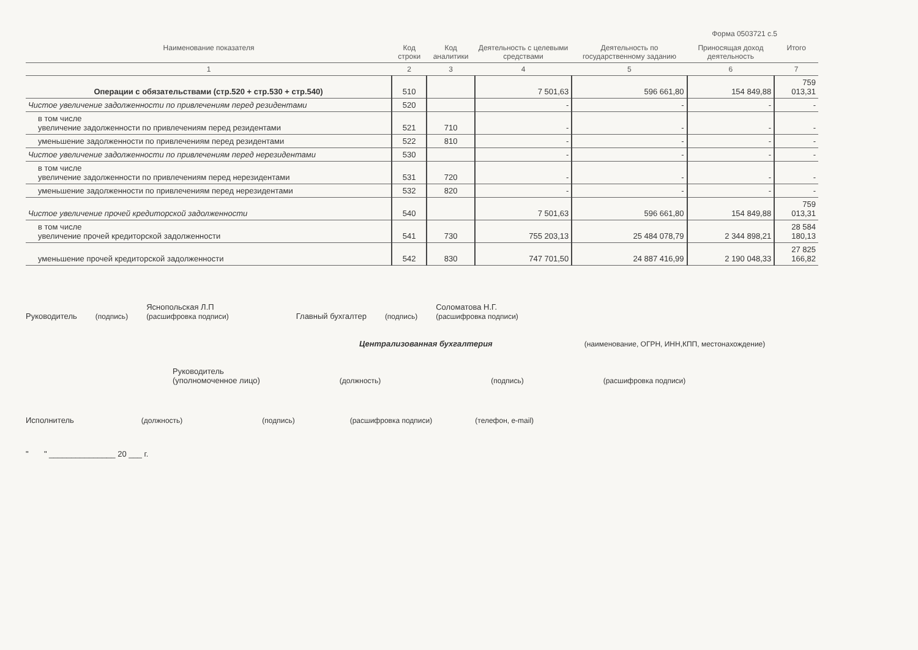Форма 0503721 с.5
| Наименование показателя | Код строки | Код аналитики | Деятельность с целевыми средствами | Деятельность по государственному заданию | Приносящая доход деятельность | Итого |
| --- | --- | --- | --- | --- | --- | --- |
| 1 | 2 | 3 | 4 | 5 | 6 | 7 |
| Операции с обязательствами (стр.520 + стр.530 + стр.540) | 510 | | 7 501,63 | 596 661,80 | 154 849,88 | 759 013,31 |
| Чистое увеличение задолженности по привлечениям перед резидентами | 520 | | - | - | - | - |
| в том числе увеличение задолженности по привлечениям перед резидентами | 521 | 710 | - | - | - | - |
| уменьшение задолженности по привлечениям перед резидентами | 522 | 810 | - | - | - | - |
| Чистое увеличение задолженности по привлечениям перед нерезидентами | 530 | | - | - | - | - |
| в том числе увеличение задолженности по привлечениям перед нерезидентами | 531 | 720 | - | - | - | - |
| уменьшение задолженности по привлечениям перед нерезидентами | 532 | 820 | - | - | - | - |
| Чистое увеличение прочей кредиторской задолженности | 540 | | 7 501,63 | 596 661,80 | 154 849,88 | 759 013,31 |
| в том числе увеличение прочей кредиторской задолженности | 541 | 730 | 755 203,13 | 25 484 078,79 | 2 344 898,21 | 28 584 180,13 |
| уменьшение прочей кредиторской задолженности | 542 | 830 | 747 701,50 | 24 887 416,99 | 2 190 048,33 | 27 825 166,82 |
Руководитель (подпись) Яснопольская Л.П
(расшифровка подписи) Главный бухгалтер (подпись) Соломатова Н.Г.
(расшифровка подписи)
Централизованная бухгалтерия (наименование, ОГРН, ИНН,КПП, местонахождение)
Руководитель
(уполномоченное лицо) (должность) (подпись) (расшифровка подписи)
Исполнитель (должность) (подпись) (расшифровка подписи) (телефон, e-mail)
" " _______________ 20 ___ г.